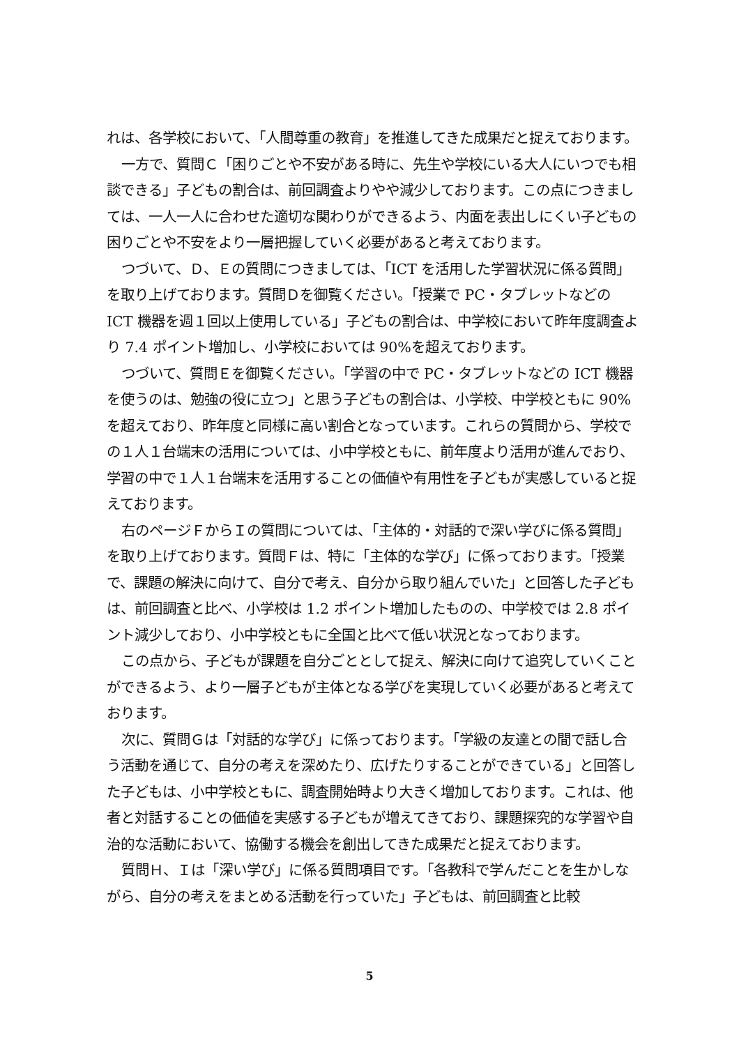れは、各学校において、「人間尊重の教育」を推進してきた成果だと捉えております。
一方で、質問Ｃ「困りごとや不安がある時に、先生や学校にいる大人にいつでも相談できる」子どもの割合は、前回調査よりやや減少しております。この点につきましては、一人一人に合わせた適切な関わりができるよう、内面を表出しにくい子どもの困りごとや不安をより一層把握していく必要があると考えております。
つづいて、Ｄ、Ｅの質問につきましては、「ICT を活用した学習状況に係る質問」を取り上げております。質問Ｄを御覧ください。「授業で PC・タブレットなどの ICT 機器を週１回以上使用している」子どもの割合は、中学校において昨年度調査より 7.4 ポイント増加し、小学校においては 90%を超えております。
つづいて、質問Ｅを御覧ください。「学習の中で PC・タブレットなどの ICT 機器を使うのは、勉強の役に立つ」と思う子どもの割合は、小学校、中学校ともに 90%を超えており、昨年度と同様に高い割合となっています。これらの質問から、学校での１人１台端末の活用については、小中学校ともに、前年度より活用が進んでおり、学習の中で１人１台端末を活用することの価値や有用性を子どもが実感していると捉えております。
右のページＦからＩの質問については、「主体的・対話的で深い学びに係る質問」を取り上げております。質問Ｆは、特に「主体的な学び」に係っております。「授業で、課題の解決に向けて、自分で考え、自分から取り組んでいた」と回答した子どもは、前回調査と比べ、小学校は 1.2 ポイント増加したものの、中学校では 2.8 ポイント減少しており、小中学校ともに全国と比べて低い状況となっております。
この点から、子どもが課題を自分ごととして捉え、解決に向けて追究していくことができるよう、より一層子どもが主体となる学びを実現していく必要があると考えております。
次に、質問Ｇは「対話的な学び」に係っております。「学級の友達との間で話し合う活動を通じて、自分の考えを深めたり、広げたりすることができている」と回答した子どもは、小中学校ともに、調査開始時より大きく増加しております。これは、他者と対話することの価値を実感する子どもが増えてきており、課題探究的な学習や自治的な活動において、協働する機会を創出してきた成果だと捉えております。
質問Ｈ、Ｉは「深い学び」に係る質問項目です。「各教科で学んだことを生かしながら、自分の考えをまとめる活動を行っていた」子どもは、前回調査と比較
5